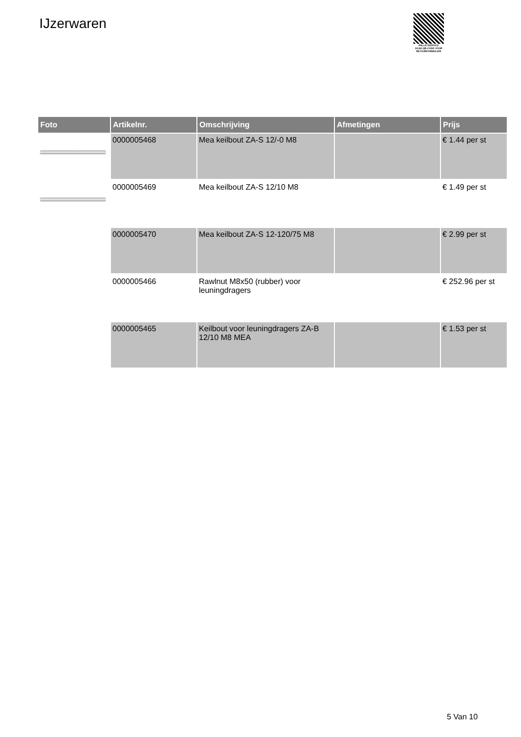IJzerwaren
PALLETSERVICE
SCAN QR-CODE VOOR
RETOURFORMULIER
| Foto | Artikelnr. | Omschrijving | Afmetingen | Prijs |
| --- | --- | --- | --- | --- |
| | 0000005468 | Mea keilbout ZA-S 12/-0 M8 | | € 1.44 per st |
| | 0000005469 | Mea keilbout ZA-S 12/10 M8 | | € 1.49 per st |
| | 0000005470 | Mea keilbout ZA-S 12-120/75 M8 | | € 2.99 per st |
| | 0000005466 | Rawlnut M8x50 (rubber) voor leuningdragers | | € 252.96 per st |
| | 0000005465 | Keilbout voor leuningdragers ZA-B 12/10 M8 MEA | | € 1.53 per st |
5 Van 10